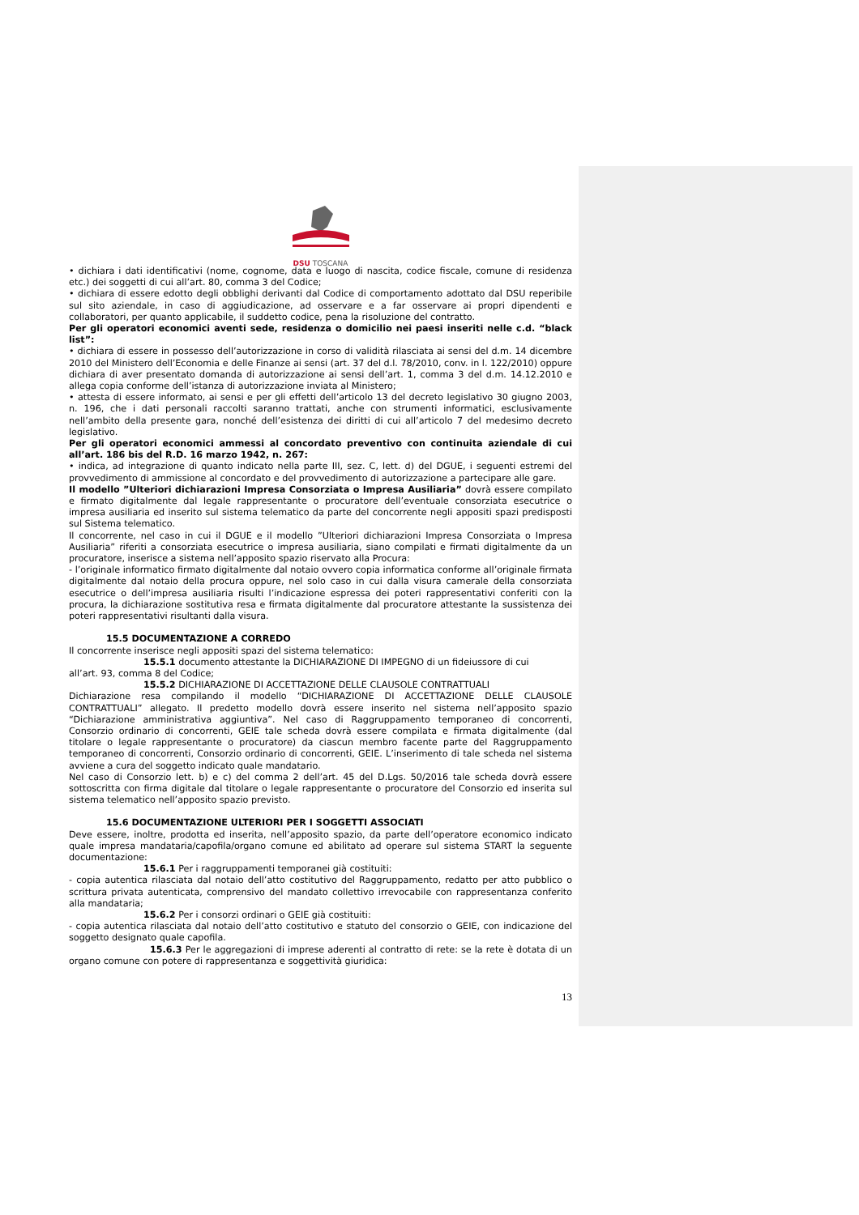DSU TOSCANA
• dichiara i dati identificativi (nome, cognome, data e luogo di nascita, codice fiscale, comune di residenza etc.) dei soggetti di cui all’art. 80, comma 3 del Codice;
• dichiara di essere edotto degli obblighi derivanti dal Codice di comportamento adottato dal DSU reperibile sul sito aziendale, in caso di aggiudicazione, ad osservare e a far osservare ai propri dipendenti e collaboratori, per quanto applicabile, il suddetto codice, pena la risoluzione del contratto.
Per gli operatori economici aventi sede, residenza o domicilio nei paesi inseriti nelle c.d. “black list”:
• dichiara di essere in possesso dell’autorizzazione in corso di validità rilasciata ai sensi del d.m. 14 dicembre 2010 del Ministero dell’Economia e delle Finanze ai sensi (art. 37 del d.l. 78/2010, conv. in l. 122/2010) oppure dichiara di aver presentato domanda di autorizzazione ai sensi dell’art. 1, comma 3 del d.m. 14.12.2010 e allega copia conforme dell’istanza di autorizzazione inviata al Ministero;
• attesta di essere informato, ai sensi e per gli effetti dell’articolo 13 del decreto legislativo 30 giugno 2003, n. 196, che i dati personali raccolti saranno trattati, anche con strumenti informatici, esclusivamente nell’ambito della presente gara, nonché dell’esistenza dei diritti di cui all’articolo 7 del medesimo decreto legislativo.
Per gli operatori economici ammessi al concordato preventivo con continuita aziendale di cui all’art. 186 bis del R.D. 16 marzo 1942, n. 267:
• indica, ad integrazione di quanto indicato nella parte III, sez. C, lett. d) del DGUE, i seguenti estremi del provvedimento di ammissione al concordato e del provvedimento di autorizzazione a partecipare alle gare.
Il modello ”Ulteriori dichiarazioni Impresa Consorziata o Impresa Ausiliaria” dovrà essere compilato e firmato digitalmente dal legale rappresentante o procuratore dell’eventuale consorziata esecutrice o impresa ausiliaria ed inserito sul sistema telematico da parte del concorrente negli appositi spazi predisposti sul Sistema telematico.
Il concorrente, nel caso in cui il DGUE e il modello ”Ulteriori dichiarazioni Impresa Consorziata o Impresa Ausiliaria” riferiti a consorziata esecutrice o impresa ausiliaria, siano compilati e firmati digitalmente da un procuratore, inserisce a sistema nell’apposito spazio riservato alla Procura:
- l’originale informatico firmato digitalmente dal notaio ovvero copia informatica conforme all’originale firmata digitalmente dal notaio della procura oppure, nel solo caso in cui dalla visura camerale della consorziata esecutrice o dell’impresa ausiliaria risulti l’indicazione espressa dei poteri rappresentativi conferiti con la procura, la dichiarazione sostitutiva resa e firmata digitalmente dal procuratore attestante la sussistenza dei poteri rappresentativi risultanti dalla visura.
15.5 DOCUMENTAZIONE A CORREDO
Il concorrente inserisce negli appositi spazi del sistema telematico:
15.5.1 documento attestante la DICHIARAZIONE DI IMPEGNO di un fideiussore di cui
all’art. 93, comma 8 del Codice;
15.5.2 DICHIARAZIONE DI ACCETTAZIONE DELLE CLAUSOLE CONTRATTUALI
Dichiarazione resa compilando il modello “DICHIARAZIONE DI ACCETTAZIONE DELLE CLAUSOLE CONTRATTUALI” allegato. Il predetto modello dovrà essere inserito nel sistema nell’apposito spazio “Dichiarazione amministrativa aggiuntiva”. Nel caso di Raggruppamento temporaneo di concorrenti, Consorzio ordinario di concorrenti, GEIE tale scheda dovrà essere compilata e firmata digitalmente (dal titolare o legale rappresentante o procuratore) da ciascun membro facente parte del Raggruppamento temporaneo di concorrenti, Consorzio ordinario di concorrenti, GEIE. L’inserimento di tale scheda nel sistema avviene a cura del soggetto indicato quale mandatario.
Nel caso di Consorzio lett. b) e c) del comma 2 dell’art. 45 del D.Lgs. 50/2016 tale scheda dovrà essere sottoscritta con firma digitale dal titolare o legale rappresentante o procuratore del Consorzio ed inserita sul sistema telematico nell’apposito spazio previsto.
15.6 DOCUMENTAZIONE ULTERIORI PER I SOGGETTI ASSOCIATI
Deve essere, inoltre, prodotta ed inserita, nell’apposito spazio, da parte dell’operatore economico indicato quale impresa mandataria/capofila/organo comune ed abilitato ad operare sul sistema START la seguente documentazione:
15.6.1 Per i raggruppamenti temporanei già costituiti:
- copia autentica rilasciata dal notaio dell’atto costitutivo del Raggruppamento, redatto per atto pubblico o scrittura privata autenticata, comprensivo del mandato collettivo irrevocabile con rappresentanza conferito alla mandataria;
15.6.2 Per i consorzi ordinari o GEIE già costituiti:
- copia autentica rilasciata dal notaio dell’atto costitutivo e statuto del consorzio o GEIE, con indicazione del soggetto designato quale capofila.
15.6.3 Per le aggregazioni di imprese aderenti al contratto di rete: se la rete è dotata di un organo comune con potere di rappresentanza e soggettività giuridica:
13